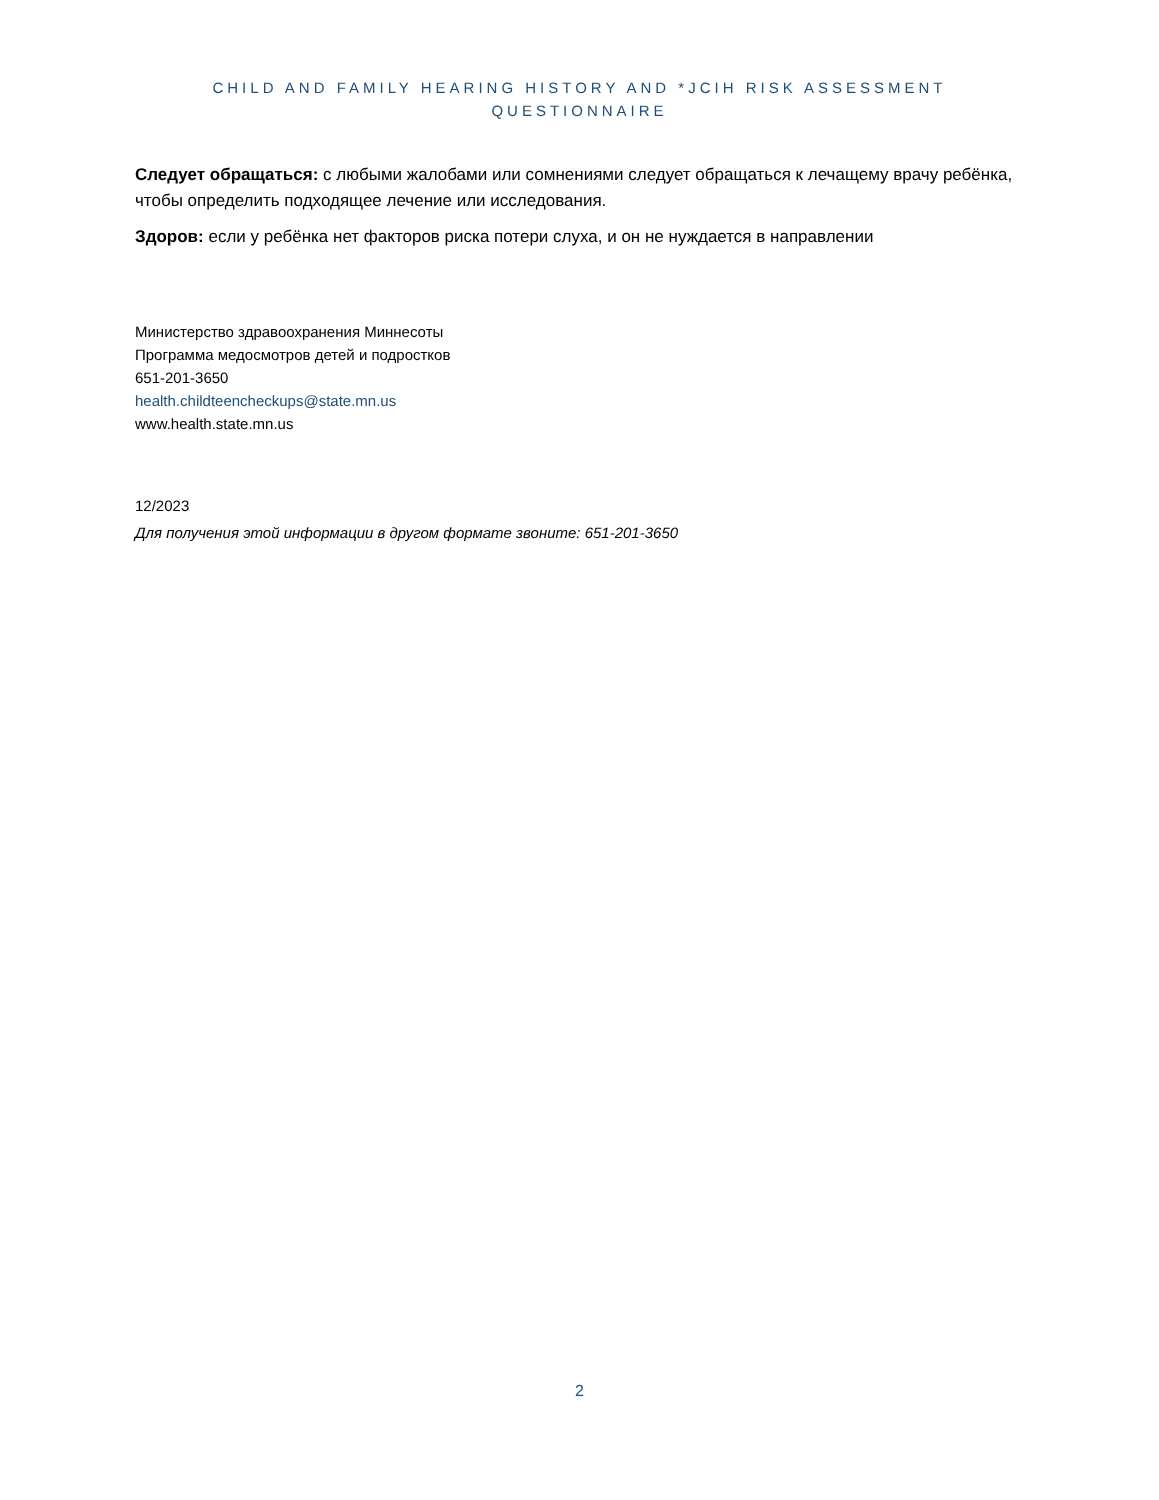CHILD AND FAMILY HEARING HISTORY AND *JCIH RISK ASSESSMENT
QUESTIONNAIRE
Следует обращаться: с любыми жалобами или сомнениями следует обращаться к лечащему врачу ребёнка, чтобы определить подходящее лечение или исследования.
Здоров: если у ребёнка нет факторов риска потери слуха, и он не нуждается в направлении
Министерство здравоохранения Миннесоты
Программа медосмотров детей и подростков
651-201-3650
health.childteencheckups@state.mn.us
www.health.state.mn.us
12/2023
Для получения этой информации в другом формате звоните: 651-201-3650
2